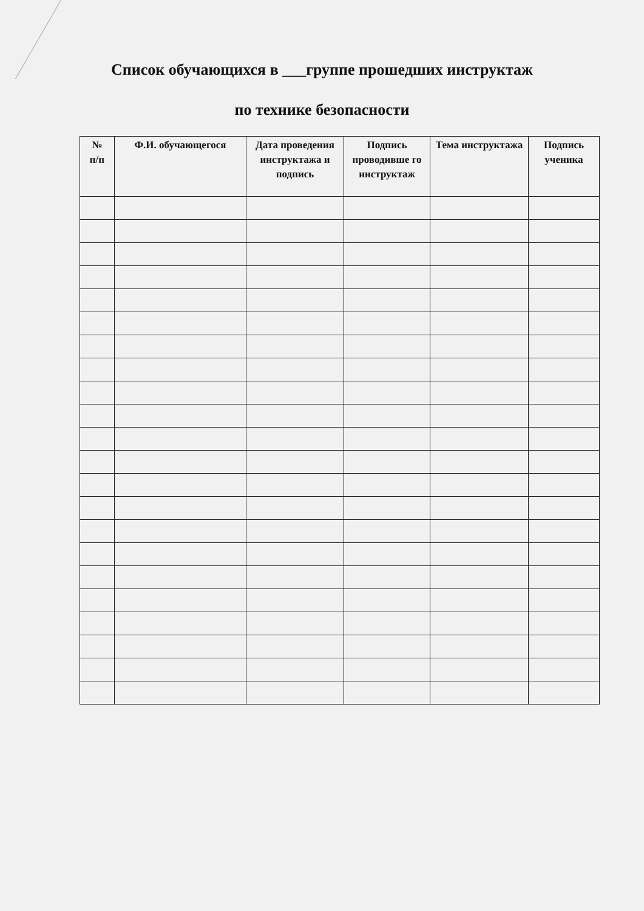Список обучающихся в ___группе прошедших инструктаж
по технике безопасности
| № п/п | Ф.И. обучающегося | Дата проведения инструктажа и подпись | Подпись проводивше го инструктаж | Тема инструктажа | Подпись ученика |
| --- | --- | --- | --- | --- | --- |